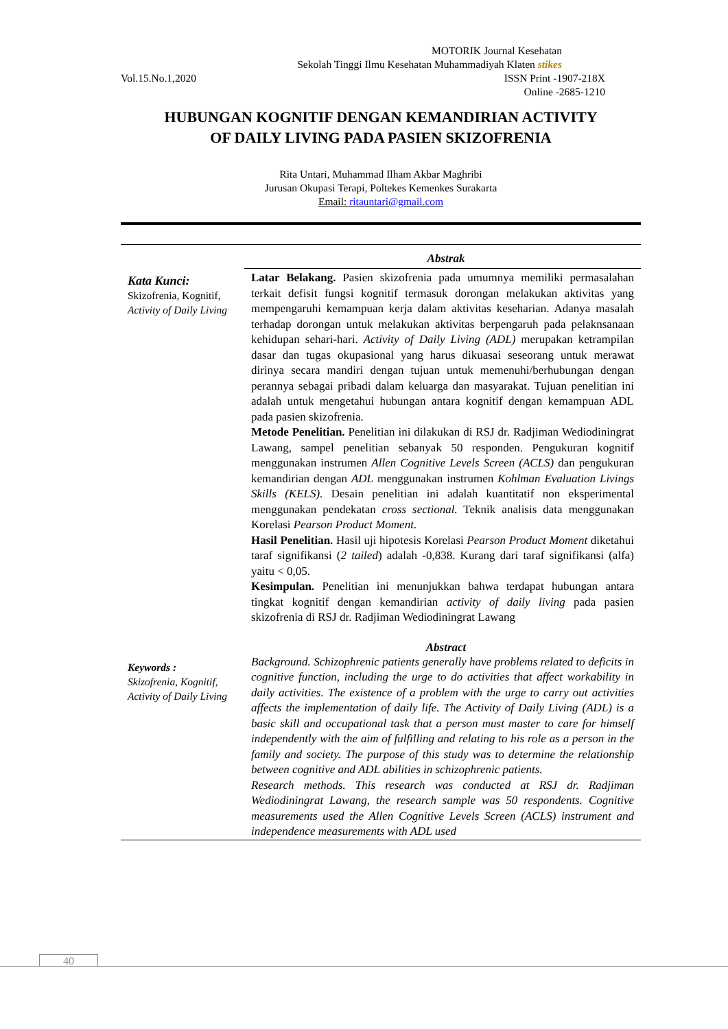MOTORIK Journal Kesehatan
Sekolah Tinggi Ilmu Kesehatan Muhammadiyah Klaten stikes
Vol.15.No.1,2020 ISSN Print -1907-218X
Online -2685-1210
HUBUNGAN KOGNITIF DENGAN KEMANDIRIAN ACTIVITY
OF DAILY LIVING PADA PASIEN SKIZOFRENIA
Rita Untari, Muhammad Ilham Akbar Maghribi
Jurusan Okupasi Terapi, Poltekes Kemenkes Surakarta
Email: ritauntari@gmail.com
Abstrak
Kata Kunci:
Skizofrenia, Kognitif, Activity of Daily Living
Latar Belakang. Pasien skizofrenia pada umumnya memiliki permasalahan terkait defisit fungsi kognitif termasuk dorongan melakukan aktivitas yang mempengaruhi kemampuan kerja dalam aktivitas keseharian. Adanya masalah terhadap dorongan untuk melakukan aktivitas berpengaruh pada pelaknsanaan kehidupan sehari-hari. Activity of Daily Living (ADL) merupakan ketrampilan dasar dan tugas okupasional yang harus dikuasai seseorang untuk merawat dirinya secara mandiri dengan tujuan untuk memenuhi/berhubungan dengan perannya sebagai pribadi dalam keluarga dan masyarakat. Tujuan penelitian ini adalah untuk mengetahui hubungan antara kognitif dengan kemampuan ADL pada pasien skizofrenia.
Metode Penelitian. Penelitian ini dilakukan di RSJ dr. Radjiman Wediodiningrat Lawang, sampel penelitian sebanyak 50 responden. Pengukuran kognitif menggunakan instrumen Allen Cognitive Levels Screen (ACLS) dan pengukuran kemandirian dengan ADL menggunakan instrumen Kohlman Evaluation Livings Skills (KELS). Desain penelitian ini adalah kuantitatif non eksperimental menggunakan pendekatan cross sectional. Teknik analisis data menggunakan Korelasi Pearson Product Moment.
Hasil Penelitian. Hasil uji hipotesis Korelasi Pearson Product Moment diketahui taraf signifikansi (2 tailed) adalah -0,838. Kurang dari taraf signifikansi (alfa) yaitu < 0,05.
Kesimpulan. Penelitian ini menunjukkan bahwa terdapat hubungan antara tingkat kognitif dengan kemandirian activity of daily living pada pasien skizofrenia di RSJ dr. Radjiman Wediodiningrat Lawang
Abstract
Keywords :
Skizofrenia, Kognitif, Activity of Daily Living
Background. Schizophrenic patients generally have problems related to deficits in cognitive function, including the urge to do activities that affect workability in daily activities. The existence of a problem with the urge to carry out activities affects the implementation of daily life. The Activity of Daily Living (ADL) is a basic skill and occupational task that a person must master to care for himself independently with the aim of fulfilling and relating to his role as a person in the family and society. The purpose of this study was to determine the relationship between cognitive and ADL abilities in schizophrenic patients.
Research methods. This research was conducted at RSJ dr. Radjiman Wediodiningrat Lawang, the research sample was 50 respondents. Cognitive measurements used the Allen Cognitive Levels Screen (ACLS) instrument and independence measurements with ADL used
40